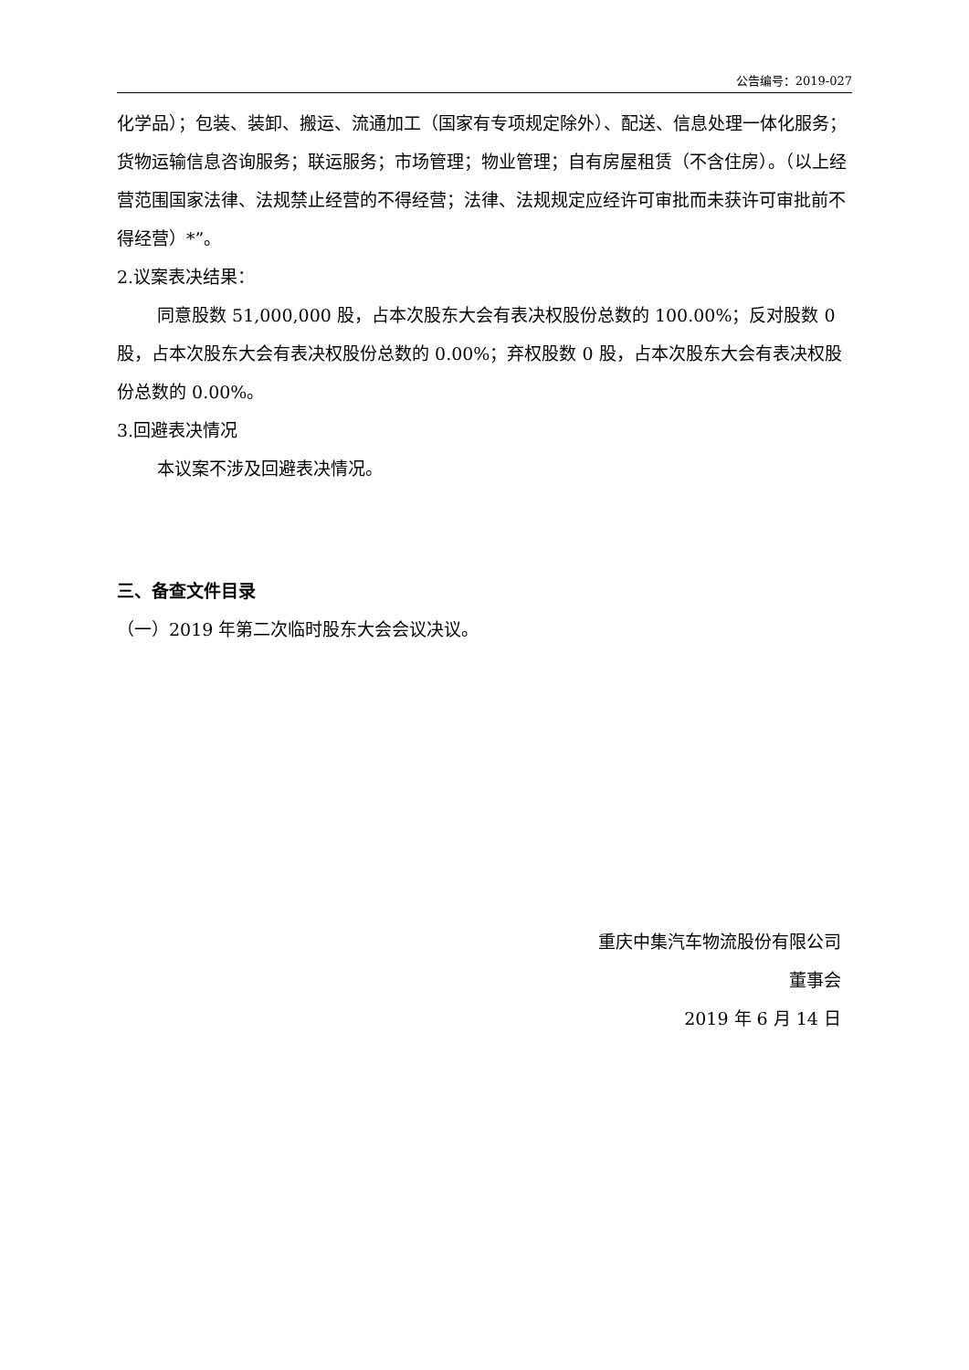公告编号：2019-027
化学品）；包装、装卸、搬运、流通加工（国家有专项规定除外）、配送、信息处理一体化服务；货物运输信息咨询服务；联运服务；市场管理；物业管理；自有房屋租赁（不含住房）。（以上经营范围国家法律、法规禁止经营的不得经营；法律、法规规定应经许可审批而未获许可审批前不得经营）*”。
2.议案表决结果：
同意股数 51,000,000 股，占本次股东大会有表决权股份总数的 100.00%；反对股数 0 股，占本次股东大会有表决权股份总数的 0.00%；弃权股数 0 股，占本次股东大会有表决权股份总数的 0.00%。
3.回避表决情况
本议案不涉及回避表决情况。
三、备查文件目录
（一）2019 年第二次临时股东大会会议决议。
重庆中集汽车物流股份有限公司
董事会
2019 年 6 月 14 日